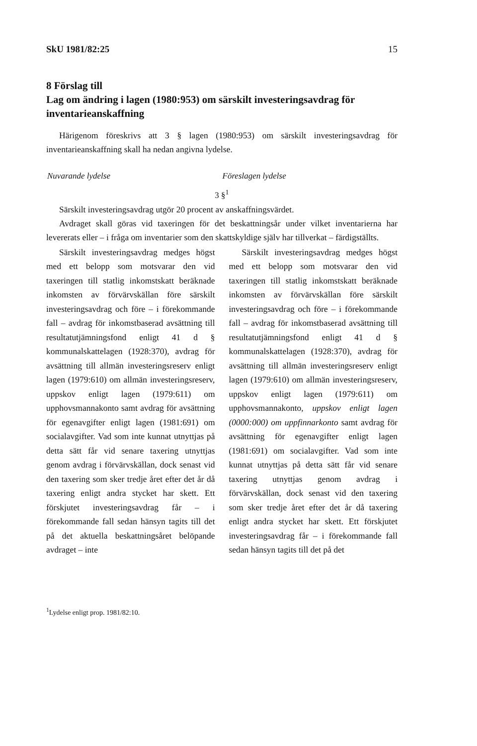SkU 1981/82:25 15
8 Förslag till
Lag om ändring i lagen (1980:953) om särskilt investeringsavdrag för inventarieanskaffning
Härigenom föreskrivs att 3 § lagen (1980:953) om särskilt investeringsavdrag för inventarieanskaffning skall ha nedan angivna lydelse.
Nuvarande lydelse Föreslagen lydelse
3 §<sup>1</sup>
Särskilt investeringsavdrag utgör 20 procent av anskaffningsvärdet.
Avdraget skall göras vid taxeringen för det beskattningsår under vilket inventarierna har levererats eller – i fråga om inventarier som den skattskyldige själv har tillverkat – färdigställts.
Särskilt investeringsavdrag medges högst med ett belopp som motsvarar den vid taxeringen till statlig inkomstskatt beräknade inkomsten av förvärvskällan före särskilt investeringsavdrag och före – i förekommande fall – avdrag för inkomstbaserad avsättning till resultatutjämningsfond enligt 41 d § kommunalskattelagen (1928:370), avdrag för avsättning till allmän investeringsreserv enligt lagen (1979:610) om allmän investeringsreserv, uppskov enligt lagen (1979:611) om upphovsmannakonto samt avdrag för avsättning för egenavgifter enligt lagen (1981:691) om socialavgifter. Vad som inte kunnat utnyttjas på detta sätt får vid senare taxering utnyttjas genom avdrag i förvärvskällan, dock senast vid den taxering som sker tredje året efter det år då taxering enligt andra stycket har skett. Ett förskjutet investeringsavdrag får – i förekommande fall sedan hänsyn tagits till det på det aktuella beskattningsåret belöpande avdraget – inte
Särskilt investeringsavdrag medges högst med ett belopp som motsvarar den vid taxeringen till statlig inkomstskatt beräknade inkomsten av förvärvskällan före särskilt investeringsavdrag och före – i förekommande fall – avdrag för inkomstbaserad avsättning till resultatutjämningsfond enligt 41 d § kommunalskattelagen (1928:370), avdrag för avsättning till allmän investeringsreserv enligt lagen (1979:610) om allmän investeringsreserv, uppskov enligt lagen (1979:611) om upphovsmannakonto, uppskov enligt lagen (0000:000) om uppfinnarkonto samt avdrag för avsättning för egenavgifter enligt lagen (1981:691) om socialavgifter. Vad som inte kunnat utnyttjas på detta sätt får vid senare taxering utnyttjas genom avdrag i förvärvskällan, dock senast vid den taxering som sker tredje året efter det år då taxering enligt andra stycket har skett. Ett förskjutet investeringsavdrag får – i förekommande fall sedan hänsyn tagits till det på det
<sup>1</sup> Lydelse enligt prop. 1981/82:10.